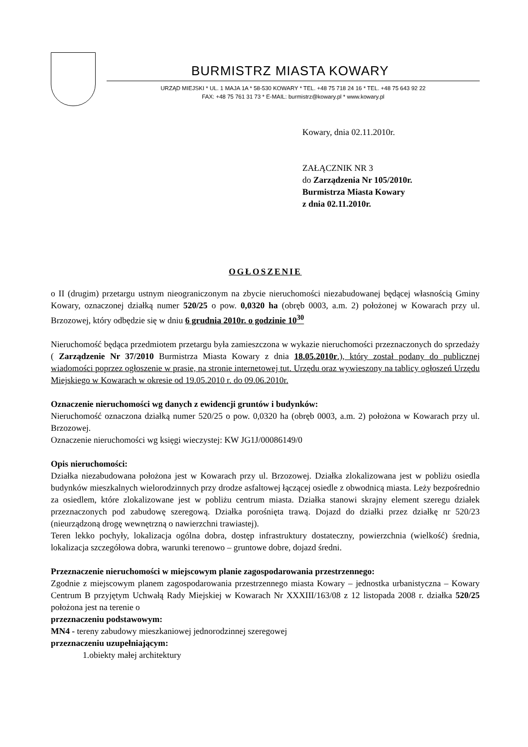BURMISTRZ MIASTA KOWARY
URZĄD MIEJSKI * UL. 1 MAJA 1A * 58-530 KOWARY * TEL. +48 75 718 24 16 * TEL. +48 75 643 92 22
FAX: +48 75 761 31 73 * E-MAIL: burmistrz@kowary.pl * www.kowary.pl
Kowary, dnia 02.11.2010r.
ZAŁĄCZNIK NR 3
do Zarządzenia Nr 105/2010r.
Burmistrza Miasta Kowary
z dnia 02.11.2010r.
OGŁOSZENIE
o II (drugim) przetargu ustnym nieograniczonym na zbycie nieruchomości niezabudowanej będącej własnością Gminy Kowary, oznaczonej działką numer 520/25 o pow. 0,0320 ha (obręb 0003, a.m. 2) położonej w Kowarach przy ul. Brzozowej, który odbędzie się w dniu 6 grudnia 2010r. o godzinie 10<sup>30</sup>
Nieruchomość będąca przedmiotem przetargu była zamieszczona w wykazie nieruchomości przeznaczonych do sprzedaży ( Zarządzenie Nr 37/2010 Burmistrza Miasta Kowary z dnia 18.05.2010r.), który został podany do publicznej wiadomości poprzez ogłoszenie w prasie, na stronie internetowej tut. Urzędu oraz wywieszony na tablicy ogłoszeń Urzędu Miejskiego w Kowarach w okresie od 19.05.2010 r. do 09.06.2010r.
Oznaczenie nieruchomości wg danych z ewidencji gruntów i budynków:
Nieruchomość oznaczona działką numer 520/25 o pow. 0,0320 ha (obręb 0003, a.m. 2) położona w Kowarach przy ul. Brzozowej.
Oznaczenie nieruchomości wg księgi wieczystej: KW JG1J/00086149/0
Opis nieruchomości:
Działka niezabudowana położona jest w Kowarach przy ul. Brzozowej. Działka zlokalizowana jest w pobliżu osiedla budynków mieszkalnych wielorodzinnych przy drodze asfaltowej łączącej osiedle z obwodnicą miasta. Leży bezpośrednio za osiedlem, które zlokalizowane jest w pobliżu centrum miasta. Działka stanowi skrajny element szeregu działek przeznaczonych pod zabudowę szeregową. Działka porośnięta trawą. Dojazd do działki przez działkę nr 520/23 (nieurządzoną drogę wewnętrzną o nawierzchni trawiastej).
Teren lekko pochyły, lokalizacja ogólna dobra, dostęp infrastruktury dostateczny, powierzchnia (wielkość) średnia, lokalizacja szczegółowa dobra, warunki terenowo – gruntowe dobre, dojazd średni.
Przeznaczenie nieruchomości w miejscowym planie zagospodarowania przestrzennego:
Zgodnie z miejscowym planem zagospodarowania przestrzennego miasta Kowary – jednostka urbanistyczna – Kowary Centrum B przyjętym Uchwałą Rady Miejskiej w Kowarach Nr XXXIII/163/08 z 12 listopada 2008 r. działka 520/25 położona jest na terenie o
przeznaczeniu podstawowym:
MN4 - tereny zabudowy mieszkaniowej jednorodzinnej szeregowej
przeznaczeniu uzupełniającym:
1.obiekty małej architektury